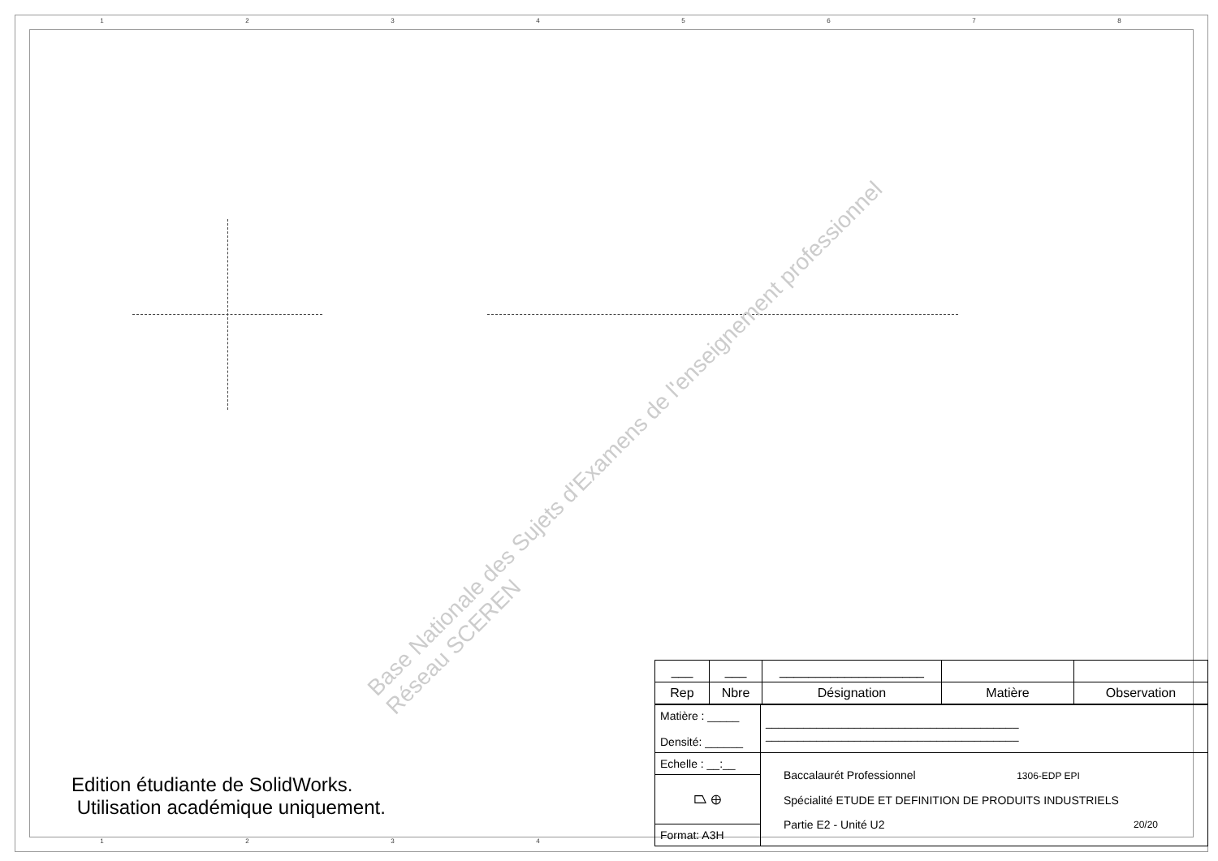12345678
Base Nationale des Sujets d'Examens de l'enseignement professionnel
Réseau SCEREN
Edition étudiante de SolidWorks.
Utilisation académique uniquement.
| ___ | ___ | ____________________ | | |
| Rep | Nbre | Désignation | Matière | Observation |
| Matière : _____ Densité: ______ | ________________________________________ ________________________________________ |
| Echelle : __:__ | Baccalaurét Professionnel 1306-EDP EPI Spécialité ETUDE ET DEFINITION DE PRODUITS INDUSTRIELS Partie E2 - Unité U2 20/20 |
| ⏢ ⊕ | |
| Format: A3H | |
1234